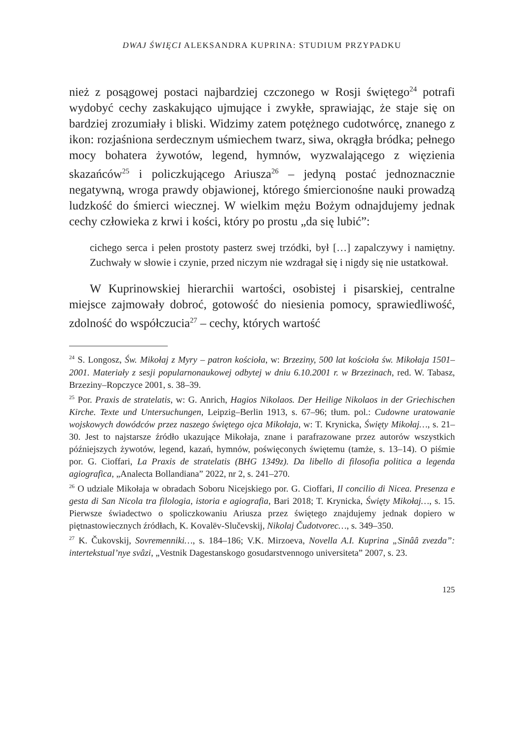DWAJ ŚWIĘCI ALEKSANDRA KUPRINA: STUDIUM PRZYPADKU
nież z posągowej postaci najbardziej czczonego w Rosji świętego<sup>24</sup> potrafi wydobyć cechy zaskakująco ujmujące i zwykłe, sprawiając, że staje się on bardziej zrozumiały i bliski. Widzimy zatem potężnego cudotwórcę, znanego z ikon: rozjaśniona serdecznym uśmiechem twarz, siwa, okrągła bródka; pełnego mocy bohatera żywotów, legend, hymnów, wyzwalającego z więzienia skazańców<sup>25</sup> i policzkującego Ariusza<sup>26</sup> – jedyną postać jednoznacznie negatywną, wroga prawdy objawionej, którego śmiercionośne nauki prowadzą ludzkość do śmierci wiecznej. W wielkim mężu Bożym odnajdujemy jednak cechy człowieka z krwi i kości, który po prostu „da się lubić”:
cichego serca i pełen prostoty pasterz swej trzódki, był […] zapalczywy i namiętny. Zuchwały w słowie i czynie, przed niczym nie wzdragał się i nigdy się nie ustatkował.
W Kuprinowskiej hierarchii wartości, osobistej i pisarskiej, centralne miejsce zajmowały dobroć, gotowość do niesienia pomocy, sprawiedliwość, zdolność do współczucia<sup>27</sup> – cechy, których wartość
<sup>24</sup> S. Longosz, Św. Mikołaj z Myry – patron kościoła, w: Brzeziny, 500 lat kościoła św. Mikołaja 1501–2001. Materiały z sesji popularnonaukowej odbytej w dniu 6.10.2001 r. w Brzezinach, red. W. Tabasz, Brzeziny–Ropczyce 2001, s. 38–39.
<sup>25</sup> Por. Praxis de stratelatis, w: G. Anrich, Hagios Nikolaos. Der Heilige Nikolaos in der Griechischen Kirche. Texte und Untersuchungen, Leipzig–Berlin 1913, s. 67–96; tłum. pol.: Cudowne uratowanie wojskowych dowódców przez naszego świętego ojca Mikołaja, w: T. Krynicka, Święty Mikołaj…, s. 21–30. Jest to najstarsze źródło ukazujące Mikołaja, znane i parafrazowane przez autorów wszystkich późniejszych żywotów, legend, kazań, hymnów, poświęconych świętemu (tamże, s. 13–14). O piśmie por. G. Cioffari, La Praxis de stratelatis (BHG 1349z). Da libello di filosofia politica a legenda agiografica, „Analecta Bollandiana” 2022, nr 2, s. 241–270.
<sup>26</sup> O udziale Mikołaja w obradach Soboru Nicejskiego por. G. Cioffari, Il concilio di Nicea. Presenza e gesta di San Nicola tra filologia, istoria e agiografia, Bari 2018; T. Krynicka, Święty Mikołaj…, s. 15. Pierwsze świadectwo o spoliczkowaniu Ariusza przez świętego znajdujemy jednak dopiero w piętnastowiecznych źródłach, K. Kovalëv-Slučevskij, Nikolaj Čudotvorec…, s. 349–350.
<sup>27</sup> K. Čukovskij, Sovremenniki…, s. 184–186; V.K. Mirzoeva, Novella A.I. Kuprina „Sinââ zvezda”: intertekstual’nye svâzi, „Vestnik Dagestanskogo gosudarstvennogo universiteta” 2007, s. 23.
125